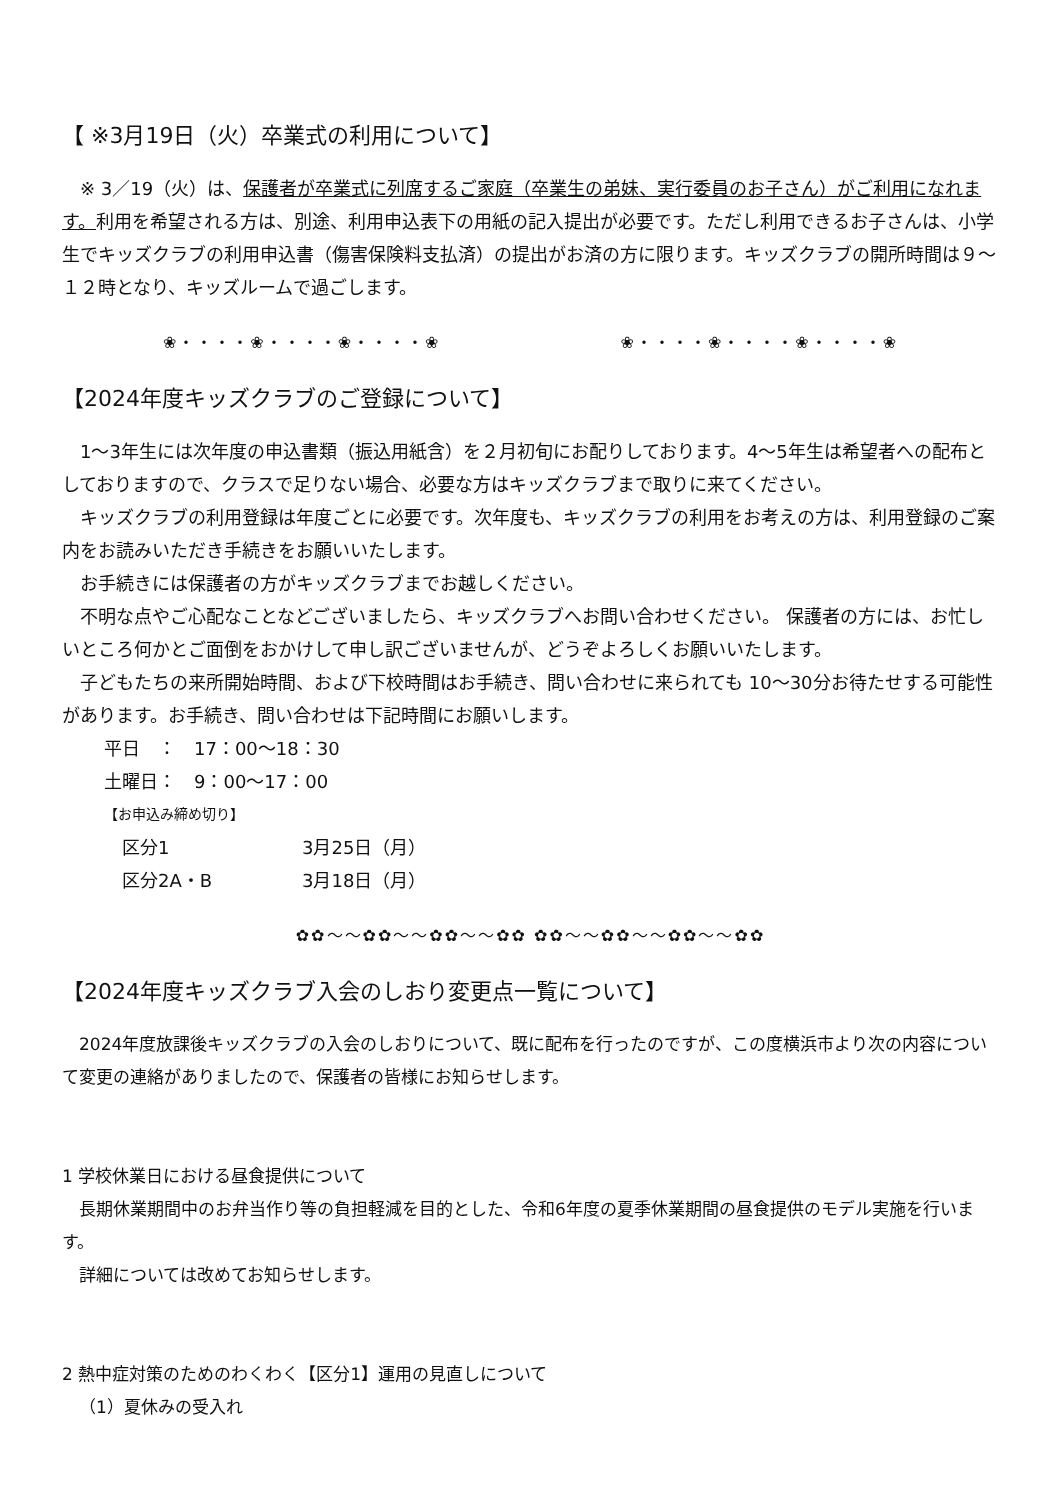【 ※3月19日（火）卒業式の利用について】
※ 3／19（火）は、保護者が卒業式に列席するご家庭（卒業生の弟妹、実行委員のお子さん）がご利用になれます。利用を希望される方は、別途、利用申込表下の用紙の記入提出が必要です。ただし利用できるお子さんは、小学生でキッズクラブの利用申込書（傷害保険料支払済）の提出がお済の方に限ります。キッズクラブの開所時間は９～１２時となり、キッズルームで過ごします。
❀・・・・❀・・・・❀・・・・❀　　　　　　　　　　❀・・・・❀・・・・❀・・・・❀
【2024年度キッズクラブのご登録について】
1～3年生には次年度の申込書類（振込用紙含）を２月初旬にお配りしております。4～5年生は希望者への配布としておりますので、クラスで足りない場合、必要な方はキッズクラブまで取りに来てください。
キッズクラブの利用登録は年度ごとに必要です。次年度も、キッズクラブの利用をお考えの方は、利用登録のご案内をお読みいただき手続きをお願いいたします。
お手続きには保護者の方がキッズクラブまでお越しください。
不明な点やご心配なことなどございましたら、キッズクラブへお問い合わせください。 保護者の方には、お忙しいところ何かとご面倒をおかけして申し訳ございませんが、どうぞよろしくお願いいたします。
子どもたちの来所開始時間、および下校時間はお手続き、問い合わせに来られても 10～30分お待たせする可能性があります。お手続き、問い合わせは下記時間にお願いします。
平日　：　17：00～18：30
土曜日：　9：00～17：00
【お申込み締め切り】
区分1 3月25日（月）
区分2A・B 3月18日（月）
✿✿～～✿✿～～✿✿～～✿✿ ✿✿～～✿✿～～✿✿～～✿✿
【2024年度キッズクラブ入会のしおり変更点一覧について】
2024年度放課後キッズクラブの入会のしおりについて、既に配布を行ったのですが、この度横浜市より次の内容について変更の連絡がありましたので、保護者の皆様にお知らせします。
1 学校休業日における昼食提供について
長期休業期間中のお弁当作り等の負担軽減を目的とした、令和6年度の夏季休業期間の昼食提供のモデル実施を行います。
詳細については改めてお知らせします。
2 熱中症対策のためのわくわく【区分1】運用の見直しについて
（1）夏休みの受入れ